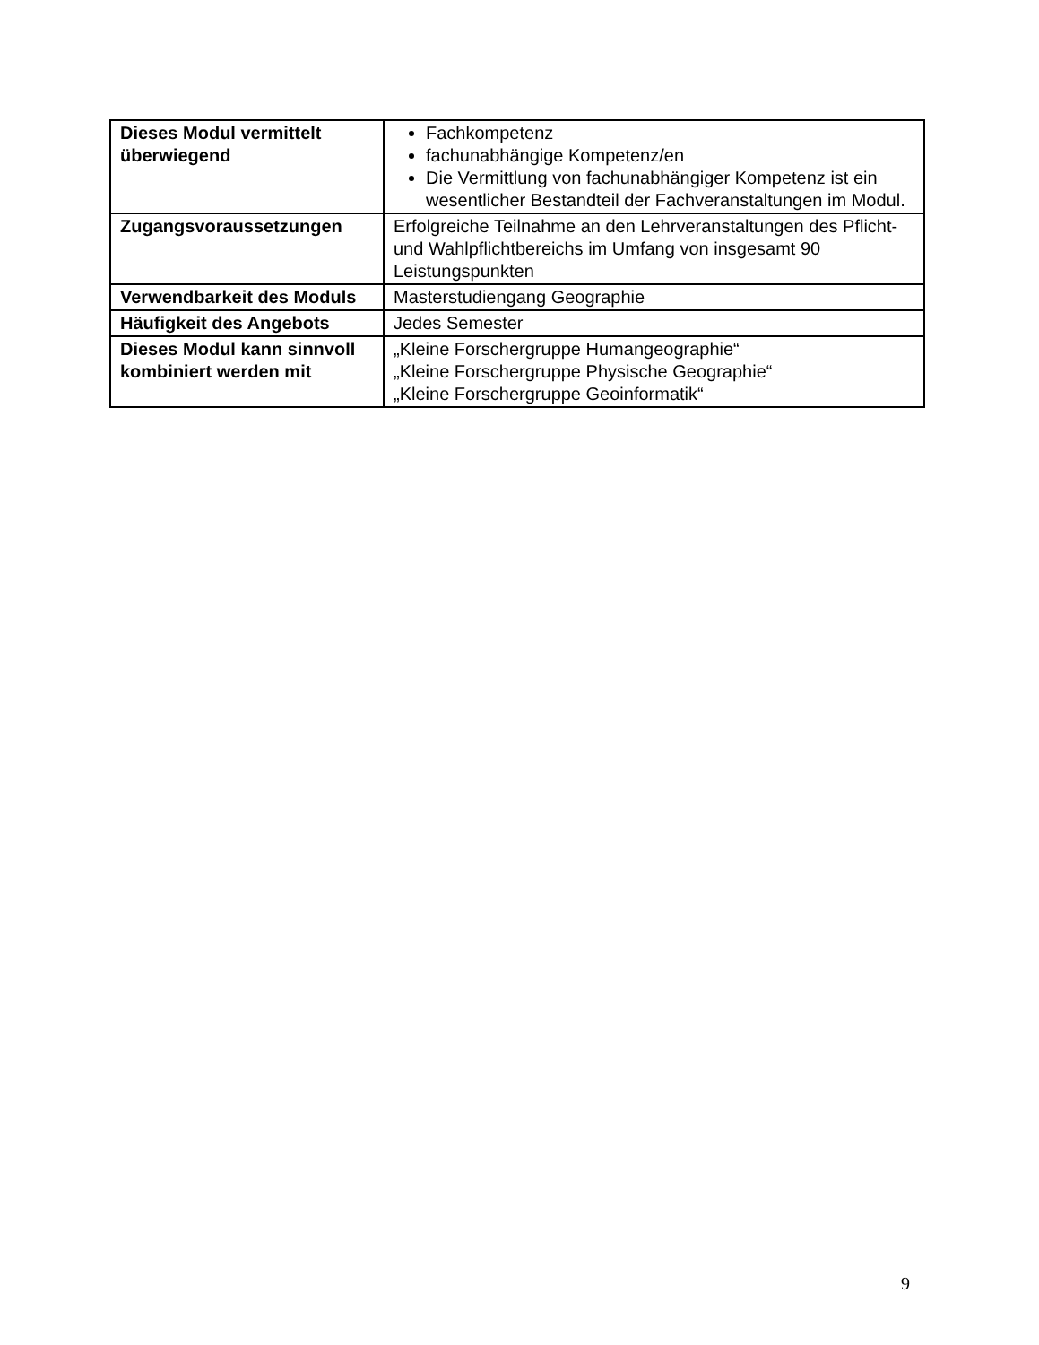| Dieses Modul vermittelt überwiegend | Fachkompetenz fachunabhängige Kompetenz/en Die Vermittlung von fachunabhängiger Kompetenz ist ein wesentlicher Bestandteil der Fachveranstaltungen im Modul. |
| Zugangsvoraussetzungen | Erfolgreiche Teilnahme an den Lehrveranstaltungen des Pflicht- und Wahlpflichtbereichs im Umfang von insgesamt 90 Leistungspunkten |
| Verwendbarkeit des Moduls | Masterstudiengang Geographie |
| Häufigkeit des Angebots | Jedes Semester |
| Dieses Modul kann sinnvoll kombiniert werden mit | „Kleine Forschergruppe Humangeographie“ „Kleine Forschergruppe Physische Geographie“ „Kleine Forschergruppe Geoinformatik“ |
9